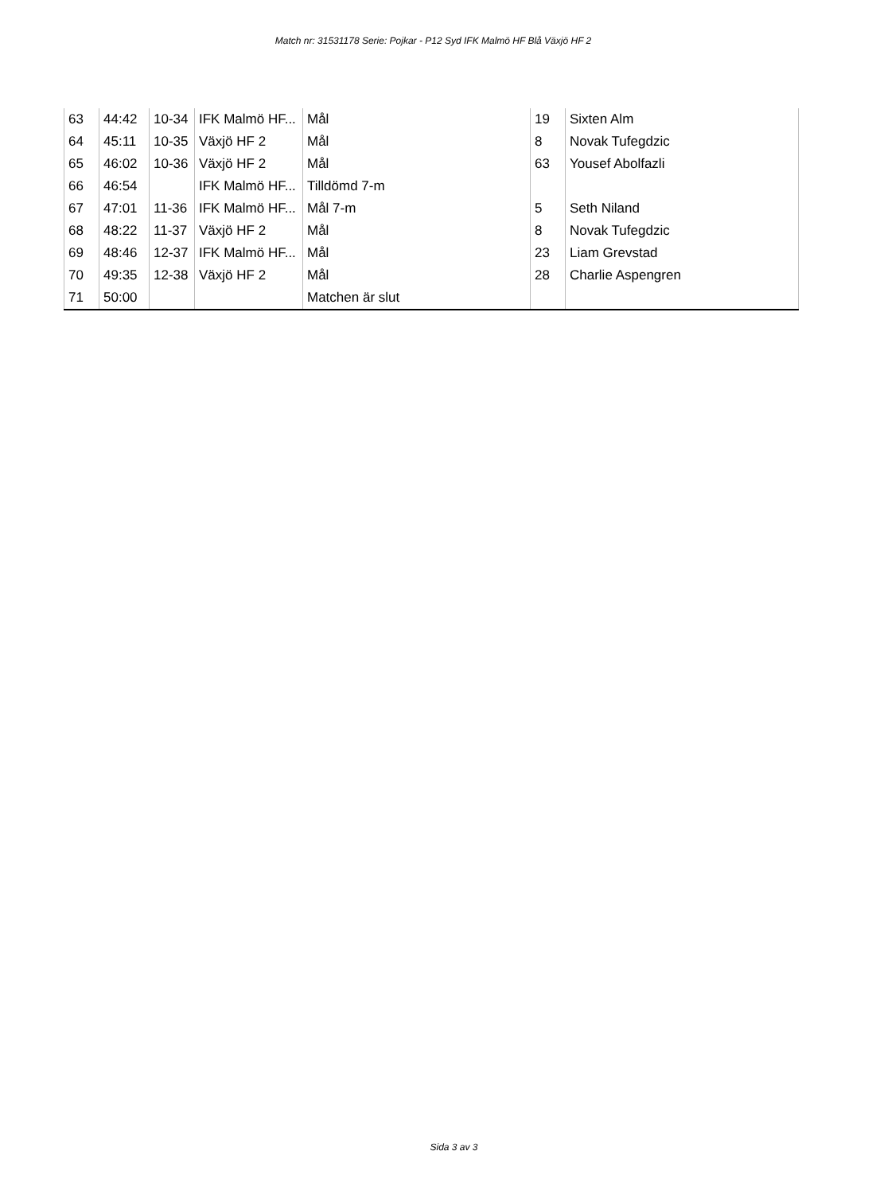Match nr: 31531178 Serie: Pojkar - P12 Syd IFK Malmö HF Blå Växjö HF 2
| 63 | 44:42 | 10-34 | IFK Malmö HF... | Mål | 19 | Sixten Alm |
| 64 | 45:11 | 10-35 | Växjö HF 2 | Mål | 8 | Novak Tufegdzic |
| 65 | 46:02 | 10-36 | Växjö HF 2 | Mål | 63 | Yousef Abolfazli |
| 66 | 46:54 | | IFK Malmö HF... | Tilldömd 7-m | | |
| 67 | 47:01 | 11-36 | IFK Malmö HF... | Mål 7-m | 5 | Seth Niland |
| 68 | 48:22 | 11-37 | Växjö HF 2 | Mål | 8 | Novak Tufegdzic |
| 69 | 48:46 | 12-37 | IFK Malmö HF... | Mål | 23 | Liam Grevstad |
| 70 | 49:35 | 12-38 | Växjö HF 2 | Mål | 28 | Charlie Aspengren |
| 71 | 50:00 | | | Matchen är slut | | |
Sida 3 av 3